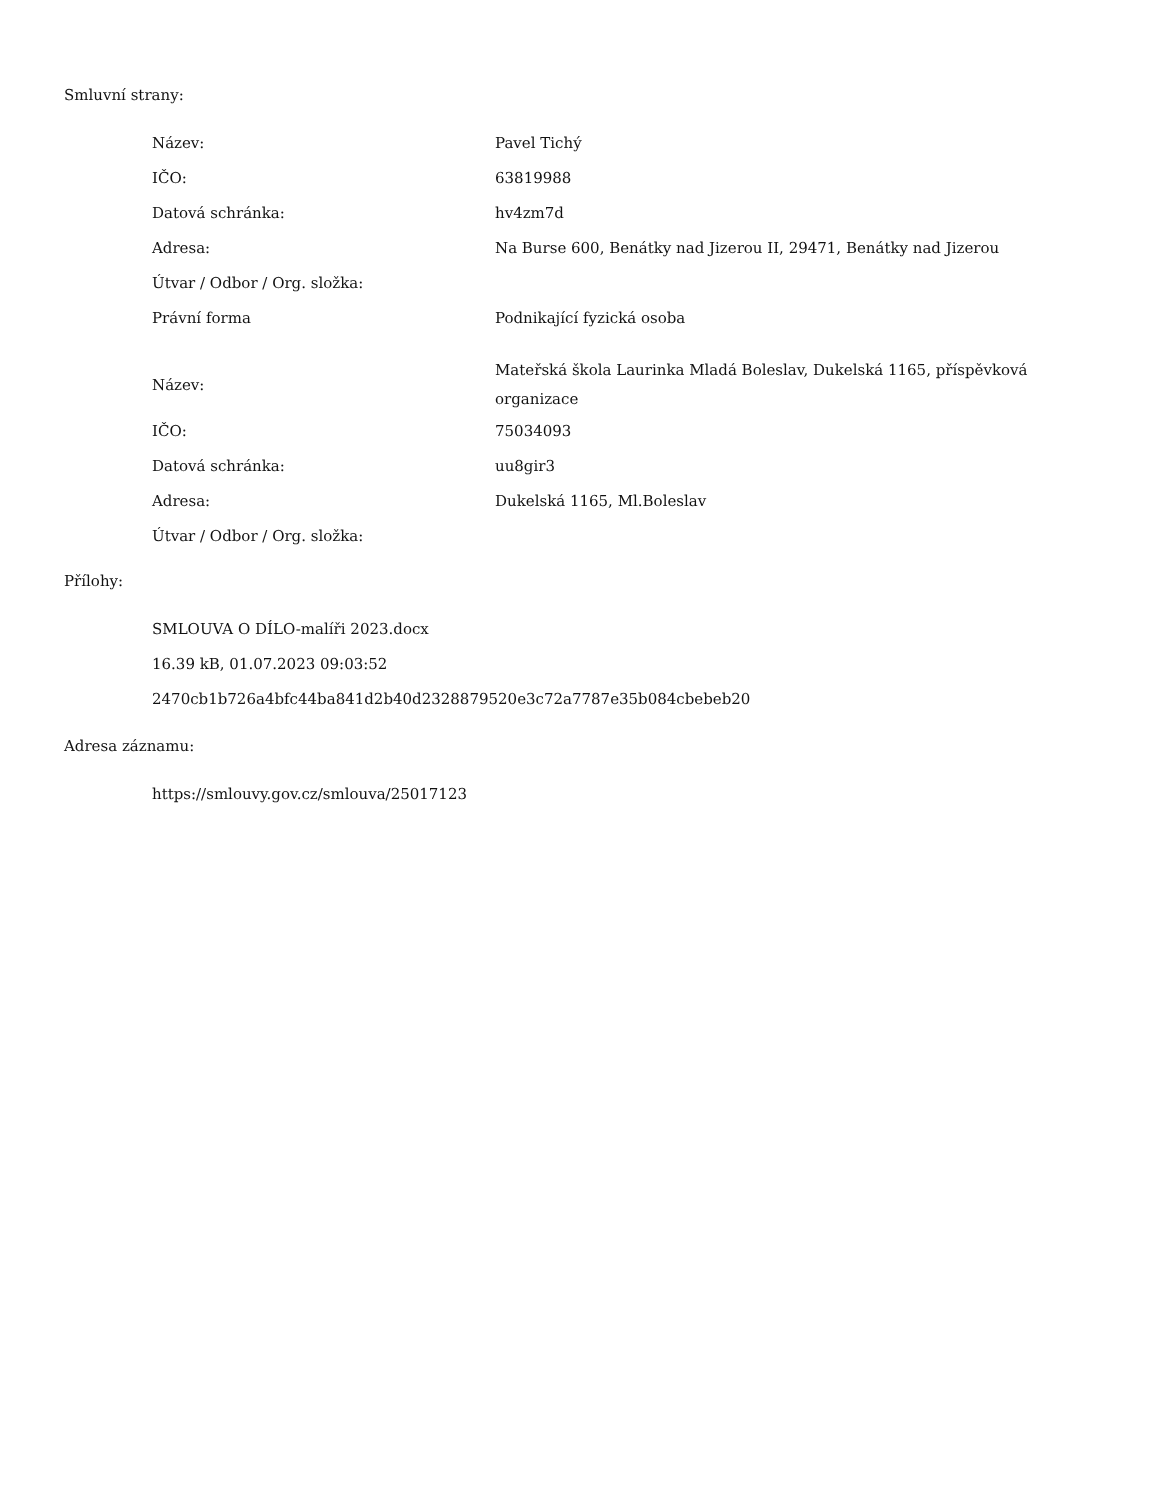Smluvní strany:
| Název: | Pavel Tichý |
| IČO: | 63819988 |
| Datová schránka: | hv4zm7d |
| Adresa: | Na Burse 600, Benátky nad Jizerou II, 29471, Benátky nad Jizerou |
| Útvar / Odbor / Org. složka: | |
| Právní forma | Podnikající fyzická osoba |
| Název: | Mateřská škola Laurinka Mladá Boleslav, Dukelská 1165, příspěvková organizace |
| IČO: | 75034093 |
| Datová schránka: | uu8gir3 |
| Adresa: | Dukelská 1165, Ml.Boleslav |
| Útvar / Odbor / Org. složka: | |
Přílohy:
SMLOUVA O DÍLO-malíři 2023.docx
16.39 kB, 01.07.2023 09:03:52
2470cb1b726a4bfc44ba841d2b40d2328879520e3c72a7787e35b084cbebeb20
Adresa záznamu:
https://smlouvy.gov.cz/smlouva/25017123